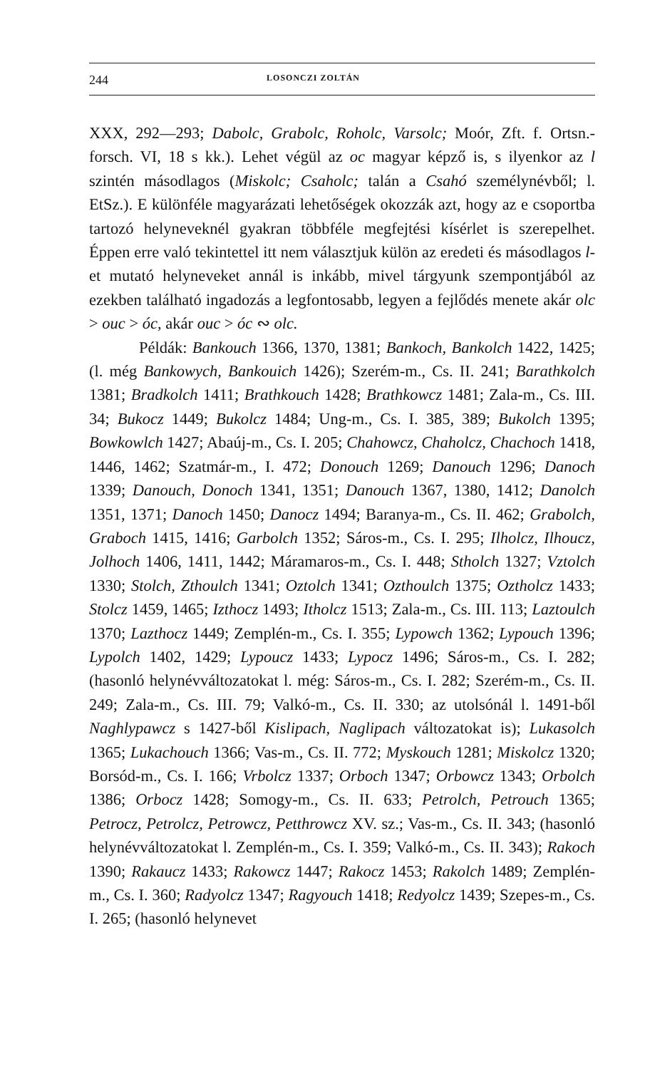244 LOSONCZI ZOLTÁN
XXX, 292—293; Dabolc, Grabolc, Roholc, Varsolc; Moór, Zft. f. Ortsn.-forsch. VI, 18 s kk.). Lehet végül az oc magyar képző is, s ilyenkor az l szintén másodlagos (Miskolc; Csaholc; talán a Csahó személynévből; l. EtSz.). E különféle magyarázati lehetőségek okozzák azt, hogy az e csoportba tartozó helyneveknél gyakran többféle megfejtési kísérlet is szerepelhet. Éppen erre való tekintettel itt nem választjuk külön az eredeti és másodlagos l-et mutató helyneveket annál is inkább, mivel tárgyunk szempontjából az ezekben található ingadozás a legfontosabb, legyen a fejlődés menete akár olc > ouc > óc, akár ouc > óc ∾ olc.
Példák: Bankouch 1366, 1370, 1381; Bankoch, Bankolch 1422, 1425; (l. még Bankowych, Bankouich 1426); Szerém-m., Cs. II. 241; Barathkolch 1381; Bradkolch 1411; Brathkouch 1428; Brathkowcz 1481; Zala-m., Cs. III. 34; Bukocz 1449; Bukolcz 1484; Ung-m., Cs. I. 385, 389; Bukolch 1395; Bowkowlch 1427; Abaúj-m., Cs. I. 205; Chahowcz, Chaholcz, Chachoch 1418, 1446, 1462; Szatmár-m., I. 472; Donouch 1269; Danouch 1296; Danoch 1339; Danouch, Donoch 1341, 1351; Danouch 1367, 1380, 1412; Danolch 1351, 1371; Danoch 1450; Danocz 1494; Baranya-m., Cs. II. 462; Grabolch, Graboch 1415, 1416; Garbolch 1352; Sáros-m., Cs. I. 295; Ilholcz, Ilhoucz, Jolhoch 1406, 1411, 1442; Máramaros-m., Cs. I. 448; Stholch 1327; Vztolch 1330; Stolch, Zthoulch 1341; Oztolch 1341; Ozthoulch 1375; Oztholcz 1433; Stolcz 1459, 1465; Izthocz 1493; Itholcz 1513; Zala-m., Cs. III. 113; Laztoulch 1370; Lazthocz 1449; Zemplén-m., Cs. I. 355; Lypowch 1362; Lypouch 1396; Lypolch 1402, 1429; Lypoucz 1433; Lypocz 1496; Sáros-m., Cs. I. 282; (hasonló helynévváltozatokat l. még: Sáros-m., Cs. I. 282; Szerém-m., Cs. II. 249; Zala-m., Cs. III. 79; Valkó-m., Cs. II. 330; az utolsónál l. 1491-ből Naghlypawcz s 1427-ből Kislipach, Naglipach változatokat is); Lukasolch 1365; Lukachouch 1366; Vas-m., Cs. II. 772; Myskouch 1281; Miskolcz 1320; Borsód-m., Cs. I. 166; Vrbolcz 1337; Orboch 1347; Orbowcz 1343; Orbolch 1386; Orbocz 1428; Somogy-m., Cs. II. 633; Petrolch, Petrouch 1365; Petrocz, Petrolcz, Petrowcz, Petthrowcz XV. sz.; Vas-m., Cs. II. 343; (hasonló helynévváltozatokat l. Zemplén-m., Cs. I. 359; Valkó-m., Cs. II. 343); Rakoch 1390; Rakaucz 1433; Rakowcz 1447; Rakocz 1453; Rakolch 1489; Zemplén-m., Cs. I. 360; Radyolcz 1347; Ragyouch 1418; Redyolcz 1439; Szepes-m., Cs. I. 265; (hasonló helynevet